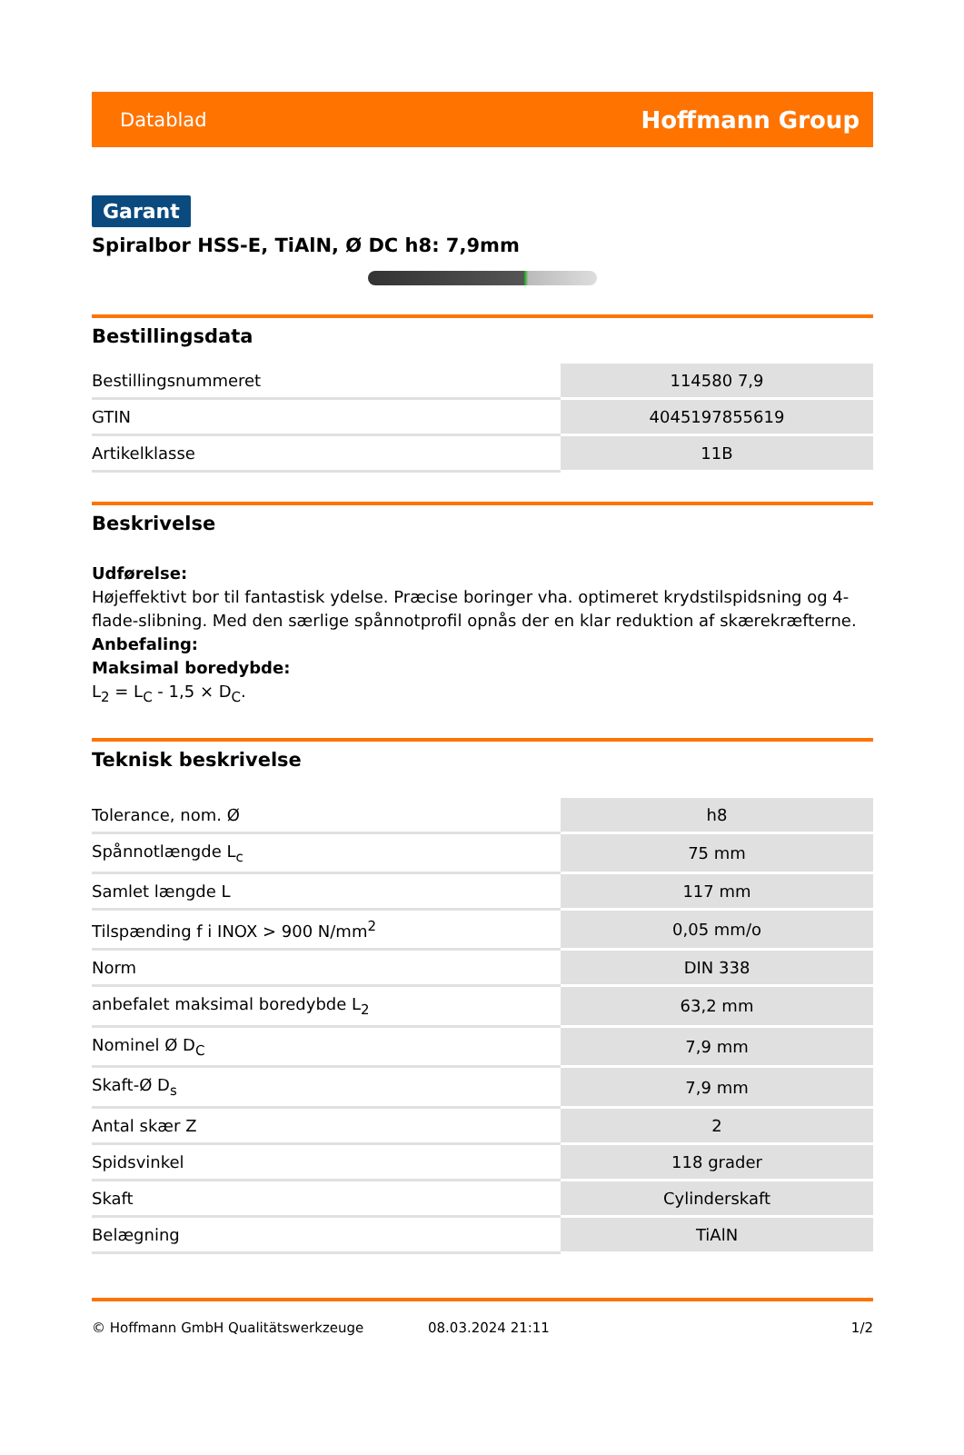Datablad Hoffmann Group
Garant
Spiralbor HSS-E, TiAlN, Ø DC h8: 7,9mm
Bestillingsdata
| Bestillingsnummeret | 114580 7,9 |
| GTIN | 4045197855619 |
| Artikelklasse | 11B |
Beskrivelse
Udførelse:
Højeffektivt bor til fantastisk ydelse. Præcise boringer vha. optimeret krydstilspidsning og 4-flade-slibning. Med den særlige spånnotprofil opnås der en klar reduktion af skærekræfterne.
Anbefaling:
Maksimal boredybde:
L<sub>2</sub> = L<sub>C</sub> - 1,5 × D<sub>C</sub>.
Teknisk beskrivelse
| Tolerance, nom. Ø | h8 |
| Spånnotlængde L<sub>c</sub> | 75 mm |
| Samlet længde L | 117 mm |
| Tilspænding f i INOX > 900 N/mm<sup>2</sup> | 0,05 mm/o |
| Norm | DIN 338 |
| anbefalet maksimal boredybde L<sub>2</sub> | 63,2 mm |
| Nominel Ø D<sub>C</sub> | 7,9 mm |
| Skaft-Ø D<sub>s</sub> | 7,9 mm |
| Antal skær Z | 2 |
| Spidsvinkel | 118 grader |
| Skaft | Cylinderskaft |
| Belægning | TiAlN |
© Hoffmann GmbH Qualitätswerkzeuge 08.03.2024 21:11 1/2